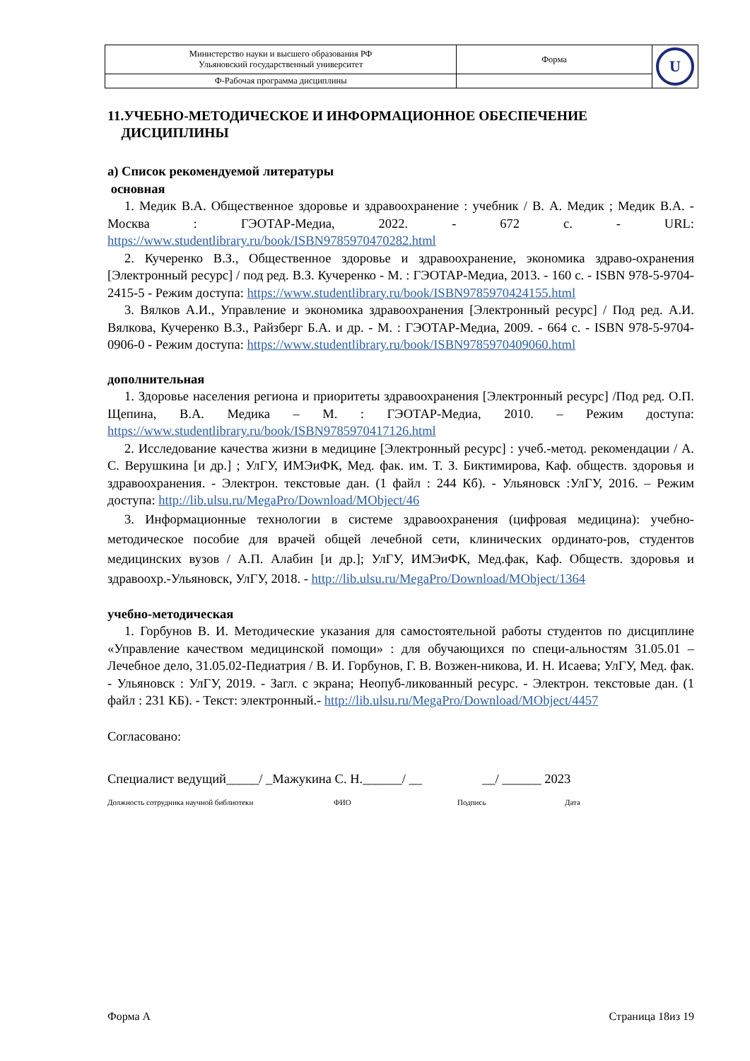| Министерство науки и высшего образования РФ Ульяновский государственный университет | Форма | U |
| Ф-Рабочая программа дисциплины | | |
11.УЧЕБНО-МЕТОДИЧЕСКОЕ И ИНФОРМАЦИОННОЕ ОБЕСПЕЧЕНИЕ
ДИСЦИПЛИНЫ
а) Список рекомендуемой литературы
основная
1. Медик В.А. Общественное здоровье и здравоохранение : учебник / В. А. Медик ; Медик В.А. - Москва : ГЭОТАР-Медиа, 2022. - 672 с. - URL: https://www.studentlibrary.ru/book/ISBN9785970470282.html
2. Кучеренко В.З., Общественное здоровье и здравоохранение, экономика здраво-охранения [Электронный ресурс] / под ред. В.З. Кучеренко - М. : ГЭОТАР-Медиа, 2013. - 160 с. - ISBN 978-5-9704-2415-5 - Режим доступа: https://www.studentlibrary.ru/book/ISBN9785970424155.html
3. Вялков А.И., Управление и экономика здравоохранения [Электронный ресурс] / Под ред. А.И. Вялкова, Кучеренко В.З., Райзберг Б.А. и др. - М. : ГЭОТАР-Медиа, 2009. - 664 с. - ISBN 978-5-9704-0906-0 - Режим доступа: https://www.studentlibrary.ru/book/ISBN9785970409060.html
дополнительная
1. Здоровье населения региона и приоритеты здравоохранения [Электронный ресурс] /Под ред. О.П. Щепина, В.А. Медика – М. : ГЭОТАР-Медиа, 2010. – Режим доступа: https://www.studentlibrary.ru/book/ISBN9785970417126.html
2. Исследование качества жизни в медицине [Электронный ресурс] : учеб.-метод. рекомендации / А. С. Верушкина [и др.] ; УлГУ, ИМЭиФК, Мед. фак. им. Т. З. Биктимирова, Каф. обществ. здоровья и здравоохранения. - Электрон. текстовые дан. (1 файл : 244 Кб). - Ульяновск :УлГУ, 2016. – Режим доступа: http://lib.ulsu.ru/MegaPro/Download/MObject/46
3. Информационные технологии в системе здравоохранения (цифровая медицина): учебно-методическое пособие для врачей общей лечебной сети, клинических ординато-ров, студентов медицинских вузов / А.П. Алабин [и др.]; УлГУ, ИМЭиФК, Мед.фак, Каф. Обществ. здоровья и здравоохр.-Ульяновск, УлГУ, 2018. - http://lib.ulsu.ru/MegaPro/Download/MObject/1364
учебно-методическая
1. Горбунов В. И. Методические указания для самостоятельной работы студентов по дисциплине «Управление качеством медицинской помощи» : для обучающихся по специ-альностям 31.05.01 – Лечебное дело, 31.05.02-Педиатрия / В. И. Горбунов, Г. В. Возжен-никова, И. Н. Исаева; УлГУ, Мед. фак. - Ульяновск : УлГУ, 2019. - Загл. с экрана; Неопуб-ликованный ресурс. - Электрон. текстовые дан. (1 файл : 231 КБ). - Текст: электронный.- http://lib.ulsu.ru/MegaPro/Download/MObject/4457
Согласовано:
Специалист ведущий_____/ _Мажукина С. Н.______/ __ __/ ______ 2023
Должность сотрудника научной библиотеки ФИО Подпись Дата
Форма А Страница 18из 19